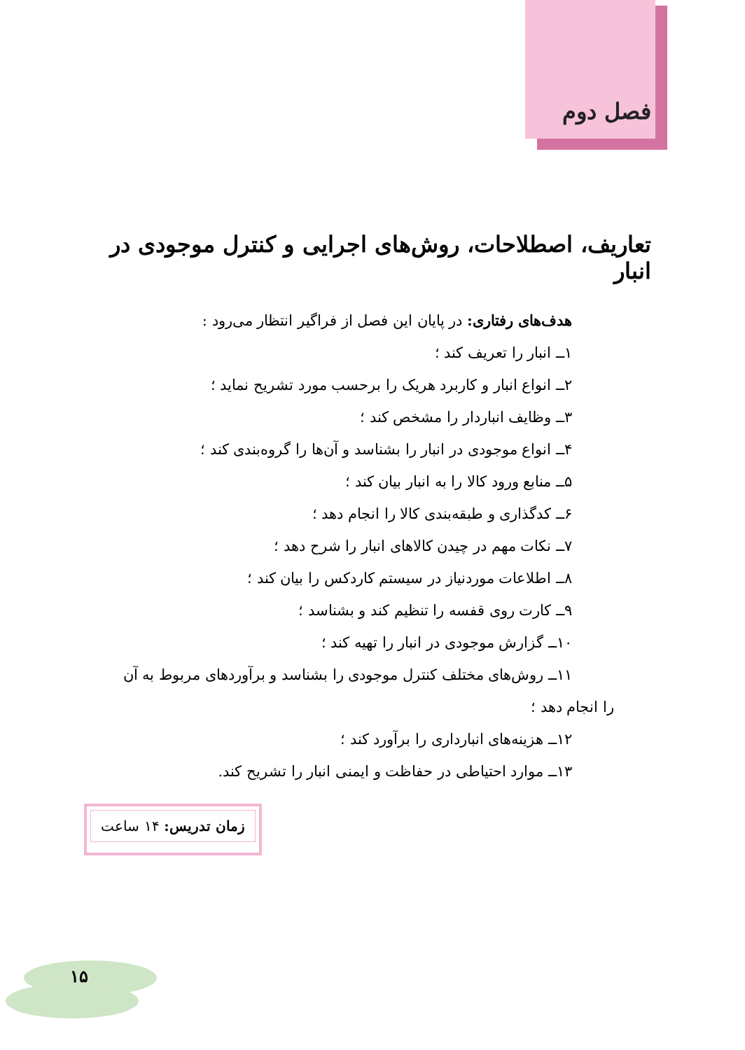فصل دوم
تعاریف، اصطلاحات، روش‌های اجرایی و کنترل موجودی در انبار
هدف‌های رفتاری: در پایان این فصل از فراگیر انتظار می‌رود :
۱ــ انبار را تعریف کند ؛
۲ــ انواع انبار و کاربرد هریک را برحسب مورد تشریح نماید ؛
۳ــ وظایف انباردار را مشخص کند ؛
۴ــ انواع موجودی در انبار را بشناسد و آن‌ها را گروه‌بندی کند ؛
۵ــ منابع ورود کالا را به انبار بیان کند ؛
۶ــ کدگذاری و طبقه‌بندی کالا را انجام دهد ؛
۷ــ نکات مهم در چیدن کالاهای انبار را شرح دهد ؛
۸ــ اطلاعات موردنیاز در سیستم کاردکس را بیان کند ؛
۹ــ کارت روی قفسه را تنظیم کند و بشناسد ؛
۱۰ــ گزارش موجودی در انبار را تهیه کند ؛
۱۱ــ روش‌های مختلف کنترل موجودی را بشناسد و برآوردهای مربوط به آن
را انجام دهد ؛
۱۲ــ هزینه‌های انبارداری را برآورد کند ؛
۱۳ــ موارد احتیاطی در حفاظت و ایمنی انبار را تشریح کند.
زمان تدریس: ۱۴ ساعت
۱۵